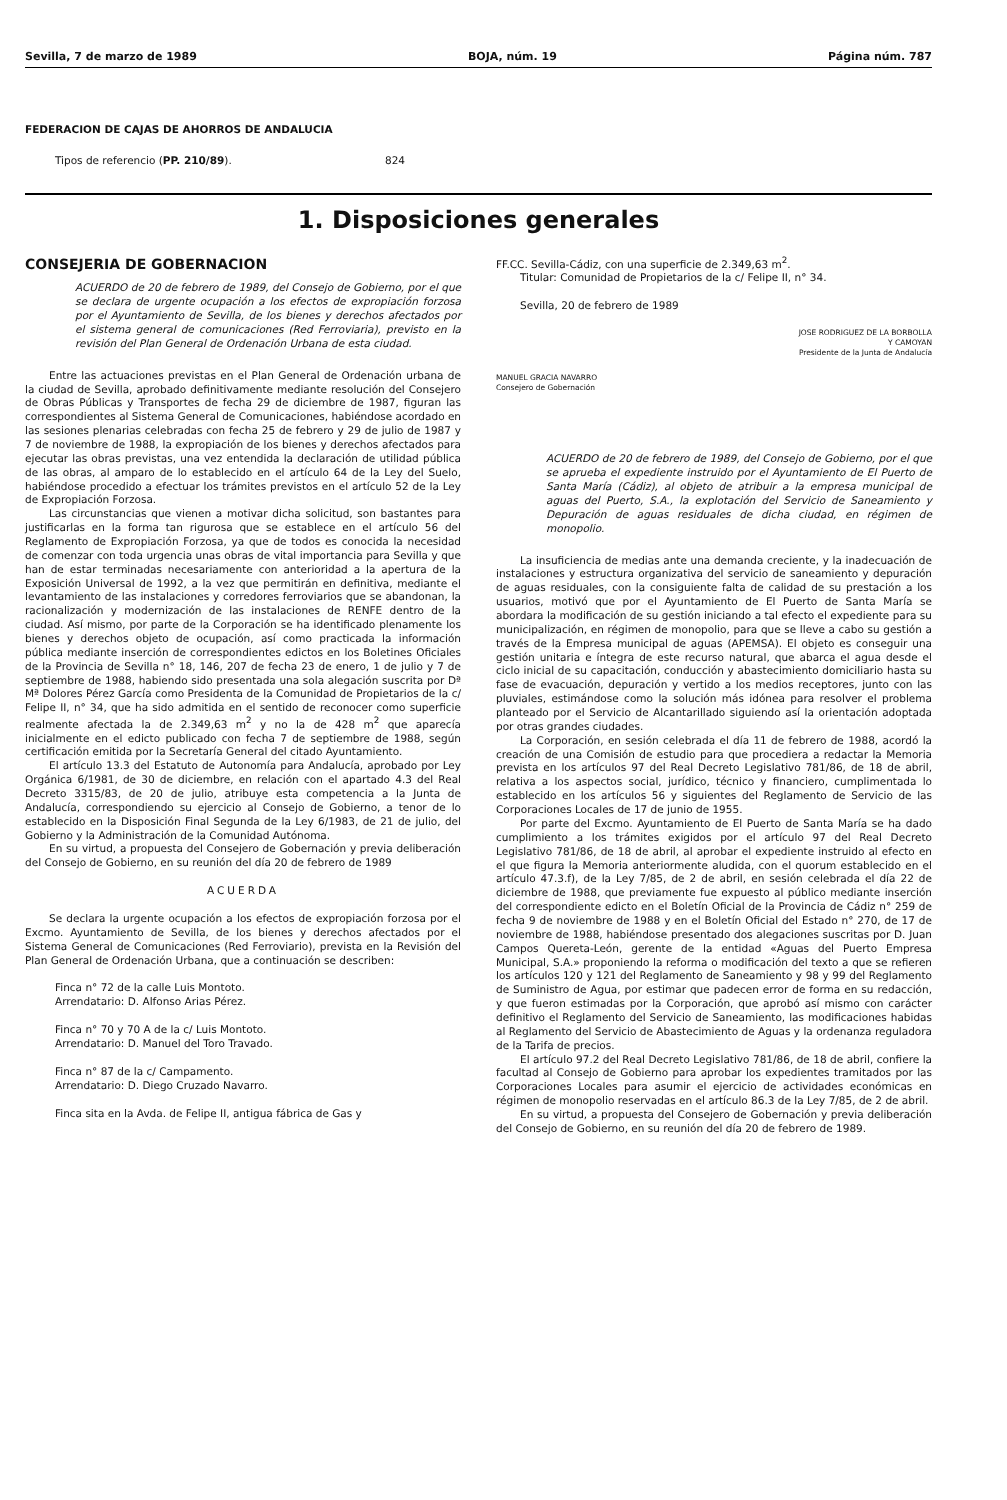Sevilla, 7 de marzo de 1989 BOJA, núm. 19 Página núm. 787
FEDERACION DE CAJAS DE AHORROS DE ANDALUCIA
Tipos de referencio (PP. 210/89). 824
1. Disposiciones generales
CONSEJERIA DE GOBERNACION
ACUERDO de 20 de febrero de 1989, del Consejo de Gobierno, por el que se declara de urgente ocupación a los efectos de expropiación forzosa por el Ayuntamiento de Sevilla, de los bienes y derechos afectados por el sistema general de comunicaciones (Red Ferroviaria), previsto en la revisión del Plan General de Ordenación Urbana de esta ciudad.
Entre las actuaciones previstas en el Plan General de Ordenación urbana de la ciudad de Sevilla, aprobado definitivamente mediante resolución del Consejero de Obras Públicas y Transportes de fecha 29 de diciembre de 1987, figuran las correspondientes al Sistema General de Comunicaciones, habiéndose acordado en las sesiones plenarias celebradas con fecha 25 de febrero y 29 de julio de 1987 y 7 de noviembre de 1988, la expropiación de los bienes y derechos afectados para ejecutar las obras previstas, una vez entendida la declaración de utilidad pública de las obras, al amparo de lo establecido en el artículo 64 de la Ley del Suelo, habiéndose procedido a efectuar los trámites previstos en el artículo 52 de la Ley de Expropiación Forzosa.
Las circunstancias que vienen a motivar dicha solicitud, son bastantes para justificarlas en la forma tan rigurosa que se establece en el artículo 56 del Reglamento de Expropiación Forzosa, ya que de todos es conocida la necesidad de comenzar con toda urgencia unas obras de vital importancia para Sevilla y que han de estar terminadas necesariamente con anterioridad a la apertura de la Exposición Universal de 1992, a la vez que permitirán en definitiva, mediante el levantamiento de las instalaciones y corredores ferroviarios que se abandonan, la racionalización y modernización de las instalaciones de RENFE dentro de la ciudad. Así mismo, por parte de la Corporación se ha identificado plenamente los bienes y derechos objeto de ocupación, así como practicada la información pública mediante inserción de correspondientes edictos en los Boletines Oficiales de la Provincia de Sevilla n° 18, 146, 207 de fecha 23 de enero, 1 de julio y 7 de septiembre de 1988, habiendo sido presentada una sola alegación suscrita por Dª Mª Dolores Pérez García como Presidenta de la Comunidad de Propietarios de la c/ Felipe II, n° 34, que ha sido admitida en el sentido de reconocer como superficie realmente afectada la de 2.349,63 m<sup>2</sup> y no la de 428 m<sup>2</sup> que aparecía inicialmente en el edicto publicado con fecha 7 de septiembre de 1988, según certificación emitida por la Secretaría General del citado Ayuntamiento.
El artículo 13.3 del Estatuto de Autonomía para Andalucía, aprobado por Ley Orgánica 6/1981, de 30 de diciembre, en relación con el apartado 4.3 del Real Decreto 3315/83, de 20 de julio, atribuye esta competencia a la Junta de Andalucía, correspondiendo su ejercicio al Consejo de Gobierno, a tenor de lo establecido en la Disposición Final Segunda de la Ley 6/1983, de 21 de julio, del Gobierno y la Administración de la Comunidad Autónoma.
En su virtud, a propuesta del Consejero de Gobernación y previa deliberación del Consejo de Gobierno, en su reunión del día 20 de febrero de 1989
ACUERDA
Se declara la urgente ocupación a los efectos de expropiación forzosa por el Excmo. Ayuntamiento de Sevilla, de los bienes y derechos afectados por el Sistema General de Comunicaciones (Red Ferroviario), prevista en la Revisión del Plan General de Ordenación Urbana, que a continuación se describen:
Finca n° 72 de la calle Luis Montoto.
Arrendatario: D. Alfonso Arias Pérez.
Finca n° 70 y 70 A de la c/ Luis Montoto.
Arrendatario: D. Manuel del Toro Travado.
Finca n° 87 de la c/ Campamento.
Arrendatario: D. Diego Cruzado Navarro.
Finca sita en la Avda. de Felipe II, antigua fábrica de Gas y
FF.CC. Sevilla-Cádiz, con una superficie de 2.349,63 m<sup>2</sup>.
Titular: Comunidad de Propietarios de la c/ Felipe II, n° 34.
Sevilla, 20 de febrero de 1989
JOSE RODRIGUEZ DE LA BORBOLLA
Y CAMOYAN
Presidente de la Junta de Andalucía
MANUEL GRACIA NAVARRO
Consejero de Gobernación
ACUERDO de 20 de febrero de 1989, del Consejo de Gobierno, por el que se aprueba el expediente instruido por el Ayuntamiento de El Puerto de Santa María (Cádiz), al objeto de atribuir a la empresa municipal de aguas del Puerto, S.A., la explotación del Servicio de Saneamiento y Depuración de aguas residuales de dicha ciudad, en régimen de monopolio.
La insuficiencia de medias ante una demanda creciente, y la inadecuación de instalaciones y estructura organizativa del servicio de saneamiento y depuración de aguas residuales, con la consiguiente falta de calidad de su prestación a los usuarios, motivó que por el Ayuntamiento de El Puerto de Santa María se abordara la modificación de su gestión iniciando a tal efecto el expediente para su municipalización, en régimen de monopolio, para que se lleve a cabo su gestión a través de la Empresa municipal de aguas (APEMSA). El objeto es conseguir una gestión unitaria e íntegra de este recurso natural, que abarca el agua desde el ciclo inicial de su capacitación, conducción y abastecimiento domiciliario hasta su fase de evacuación, depuración y vertido a los medios receptores, junto con las pluviales, estimándose como la solución más idónea para resolver el problema planteado por el Servicio de Alcantarillado siguiendo así la orientación adoptada por otras grandes ciudades.
La Corporación, en sesión celebrada el día 11 de febrero de 1988, acordó la creación de una Comisión de estudio para que procediera a redactar la Memoria prevista en los artículos 97 del Real Decreto Legislativo 781/86, de 18 de abril, relativa a los aspectos social, jurídico, técnico y financiero, cumplimentada lo establecido en los artículos 56 y siguientes del Reglamento de Servicio de las Corporaciones Locales de 17 de junio de 1955.
Por parte del Excmo. Ayuntamiento de El Puerto de Santa María se ha dado cumplimiento a los trámites exigidos por el artículo 97 del Real Decreto Legislativo 781/86, de 18 de abril, al aprobar el expediente instruido al efecto en el que figura la Memoria anteriormente aludida, con el quorum establecido en el artículo 47.3.f), de la Ley 7/85, de 2 de abril, en sesión celebrada el día 22 de diciembre de 1988, que previamente fue expuesto al público mediante inserción del correspondiente edicto en el Boletín Oficial de la Provincia de Cádiz n° 259 de fecha 9 de noviembre de 1988 y en el Boletín Oficial del Estado n° 270, de 17 de noviembre de 1988, habiéndose presentado dos alegaciones suscritas por D. Juan Campos Quereta-León, gerente de la entidad «Aguas del Puerto Empresa Municipal, S.A.» proponiendo la reforma o modificación del texto a que se refieren los artículos 120 y 121 del Reglamento de Saneamiento y 98 y 99 del Reglamento de Suministro de Agua, por estimar que padecen error de forma en su redacción, y que fueron estimadas por la Corporación, que aprobó así mismo con carácter definitivo el Reglamento del Servicio de Saneamiento, las modificaciones habidas al Reglamento del Servicio de Abastecimiento de Aguas y la ordenanza reguladora de la Tarifa de precios.
El artículo 97.2 del Real Decreto Legislativo 781/86, de 18 de abril, confiere la facultad al Consejo de Gobierno para aprobar los expedientes tramitados por las Corporaciones Locales para asumir el ejercicio de actividades económicas en régimen de monopolio reservadas en el artículo 86.3 de la Ley 7/85, de 2 de abril.
En su virtud, a propuesta del Consejero de Gobernación y previa deliberación del Consejo de Gobierno, en su reunión del día 20 de febrero de 1989.